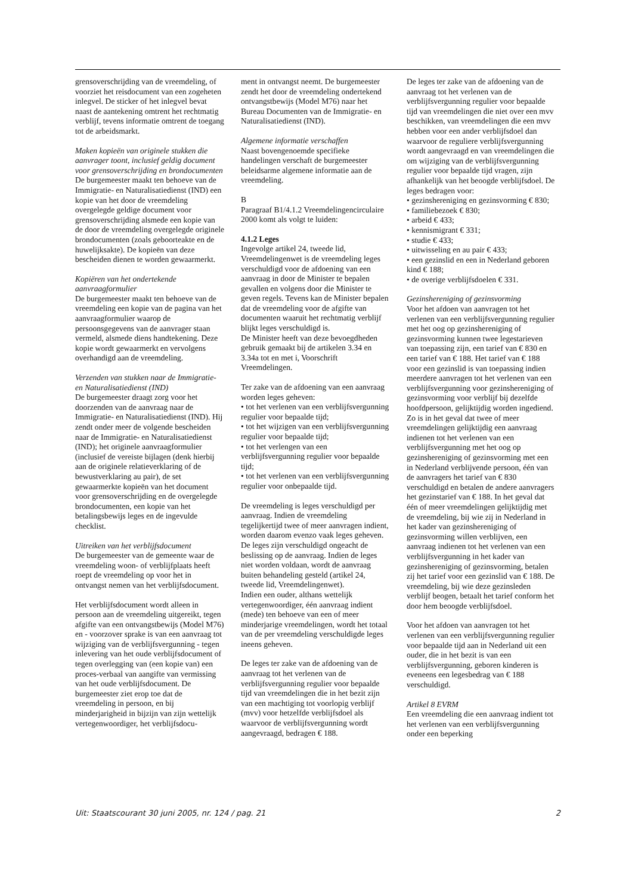grensoverschrijding van de vreemdeling, of voorziet het reisdocument van een zogeheten inlegvel. De sticker of het inlegvel bevat naast de aantekening omtrent het rechtmatig verblijf, tevens informatie omtrent de toegang tot de arbeidsmarkt.
Maken kopieën van originele stukken die aanvrager toont, inclusief geldig document voor grensoverschrijding en brondocumenten
De burgemeester maakt ten behoeve van de Immigratie- en Naturalisatiedienst (IND) een kopie van het door de vreemdeling overgelegde geldige document voor grensoverschrijding alsmede een kopie van de door de vreemdeling overgelegde originele brondocumenten (zoals geboorteakte en de huwelijksakte). De kopieën van deze bescheiden dienen te worden gewaarmerkt.
Kopiëren van het ondertekende aanvraagformulier
De burgemeester maakt ten behoeve van de vreemdeling een kopie van de pagina van het aanvraagformulier waarop de persoonsgegevens van de aanvrager staan vermeld, alsmede diens handtekening. Deze kopie wordt gewaarmerkt en vervolgens overhandigd aan de vreemdeling.
Verzenden van stukken naar de Immigratie- en Naturalisatiedienst (IND)
De burgemeester draagt zorg voor het doorzenden van de aanvraag naar de Immigratie- en Naturalisatiedienst (IND). Hij zendt onder meer de volgende bescheiden naar de Immigratie- en Naturalisatiedienst (IND); het originele aanvraagformulier (inclusief de vereiste bijlagen (denk hierbij aan de originele relatieverklaring of de bewustverklaring au pair), de set gewaarmerkte kopieën van het document voor grensoverschrijding en de overgelegde brondocumenten, een kopie van het betalingsbewijs leges en de ingevulde checklist.
Uitreiken van het verblijfsdocument
De burgemeester van de gemeente waar de vreemdeling woon- of verblijfplaats heeft roept de vreemdeling op voor het in ontvangst nemen van het verblijfsdocument.
Het verblijfsdocument wordt alleen in persoon aan de vreemdeling uitgereikt, tegen afgifte van een ontvangstbewijs (Model M76) en - voorzover sprake is van een aanvraag tot wijziging van de verblijfsvergunning - tegen inlevering van het oude verblijfsdocument of tegen overlegging van (een kopie van) een proces-verbaal van aangifte van vermissing van het oude verblijfsdocument. De burgemeester ziet erop toe dat de vreemdeling in persoon, en bij minderjarigheid in bijzijn van zijn wettelijk vertegenwoordiger, het verblijfsdocu-
ment in ontvangst neemt. De burgemeester zendt het door de vreemdeling ondertekend ontvangstbewijs (Model M76) naar het Bureau Documenten van de Immigratie- en Naturalisatiedienst (IND).
Algemene informatie verschaffen
Naast bovengenoemde specifieke handelingen verschaft de burgemeester beleidsarme algemene informatie aan de vreemdeling.
B
Paragraaf B1/4.1.2 Vreemdelingencirculaire 2000 komt als volgt te luiden:
4.1.2 Leges
Ingevolge artikel 24, tweede lid, Vreemdelingenwet is de vreemdeling leges verschuldigd voor de afdoening van een aanvraag in door de Minister te bepalen gevallen en volgens door die Minister te geven regels. Tevens kan de Minister bepalen dat de vreemdeling voor de afgifte van documenten waaruit het rechtmatig verblijf blijkt leges verschuldigd is.
De Minister heeft van deze bevoegdheden gebruik gemaakt bij de artikelen 3.34 en 3.34a tot en met i, Voorschrift Vreemdelingen.
Ter zake van de afdoening van een aanvraag worden leges geheven:
• tot het verlenen van een verblijfsvergunning regulier voor bepaalde tijd;
• tot het wijzigen van een verblijfsvergunning regulier voor bepaalde tijd;
• tot het verlengen van een verblijfsvergunning regulier voor bepaalde tijd;
• tot het verlenen van een verblijfsvergunning regulier voor onbepaalde tijd.
De vreemdeling is leges verschuldigd per aanvraag. Indien de vreemdeling tegelijkertijd twee of meer aanvragen indient, worden daarom evenzo vaak leges geheven. De leges zijn verschuldigd ongeacht de beslissing op de aanvraag. Indien de leges niet worden voldaan, wordt de aanvraag buiten behandeling gesteld (artikel 24, tweede lid, Vreemdelingenwet).
Indien een ouder, althans wettelijk vertegenwoordiger, één aanvraag indient (mede) ten behoeve van een of meer minderjarige vreemdelingen, wordt het totaal van de per vreemdeling verschuldigde leges ineens geheven.
De leges ter zake van de afdoening van de aanvraag tot het verlenen van de verblijfsvergunning regulier voor bepaalde tijd van vreemdelingen die in het bezit zijn van een machtiging tot voorlopig verblijf (mvv) voor hetzelfde verblijfsdoel als waarvoor de verblijfsvergunning wordt aangevraagd, bedragen € 188.
De leges ter zake van de afdoening van de aanvraag tot het verlenen van de verblijfsvergunning regulier voor bepaalde tijd van vreemdelingen die niet over een mvv beschikken, van vreemdelingen die een mvv hebben voor een ander verblijfsdoel dan waarvoor de reguliere verblijfsvergunning wordt aangevraagd en van vreemdelingen die om wijziging van de verblijfsvergunning regulier voor bepaalde tijd vragen, zijn afhankelijk van het beoogde verblijfsdoel. De leges bedragen voor:
• gezinshereniging en gezinsvorming € 830;
• familiebezoek € 830;
• arbeid € 433;
• kennismigrant € 331;
• studie € 433;
• uitwisseling en au pair € 433;
• een gezinslid en een in Nederland geboren kind € 188;
• de overige verblijfsdoelen € 331.
Gezinshereniging of gezinsvorming
Voor het afdoen van aanvragen tot het verlenen van een verblijfsvergunning regulier met het oog op gezinshereniging of gezinsvorming kunnen twee legestarieven van toepassing zijn, een tarief van € 830 en een tarief van € 188. Het tarief van € 188 voor een gezinslid is van toepassing indien meerdere aanvragen tot het verlenen van een verblijfsvergunning voor gezinshereniging of gezinsvorming voor verblijf bij dezelfde hoofdpersoon, gelijktijdig worden ingediend. Zo is in het geval dat twee of meer vreemdelingen gelijktijdig een aanvraag indienen tot het verlenen van een verblijfsvergunning met het oog op gezinshereniging of gezinsvorming met een in Nederland verblijvende persoon, één van de aanvragers het tarief van € 830 verschuldigd en betalen de andere aanvragers het gezinstarief van € 188. In het geval dat één of meer vreemdelingen gelijktijdig met de vreemdeling, bij wie zij in Nederland in het kader van gezinshereniging of gezinsvorming willen verblijven, een aanvraag indienen tot het verlenen van een verblijfsvergunning in het kader van gezinshereniging of gezinsvorming, betalen zij het tarief voor een gezinslid van € 188. De vreemdeling, bij wie deze gezinsleden verblijf beogen, betaalt het tarief conform het door hem beoogde verblijfsdoel.
Voor het afdoen van aanvragen tot het verlenen van een verblijfsvergunning regulier voor bepaalde tijd aan in Nederland uit een ouder, die in het bezit is van een verblijfsvergunning, geboren kinderen is eveneens een legesbedrag van € 188 verschuldigd.
Artikel 8 EVRM
Een vreemdeling die een aanvraag indient tot het verlenen van een verblijfsvergunning onder een beperking
Uit: Staatscourant 30 juni 2005, nr. 124 / pag. 21 2